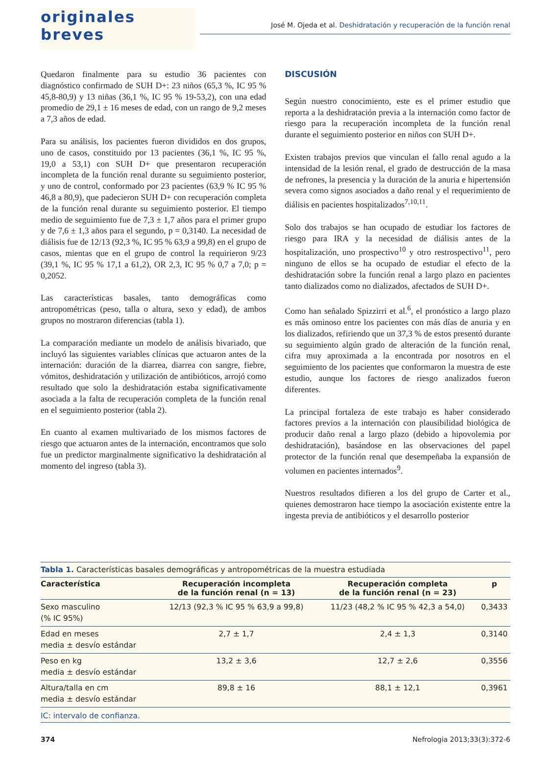originales breves
José M. Ojeda et al. Deshidratación y recuperación de la función renal
Quedaron finalmente para su estudio 36 pacientes con diagnóstico confirmado de SUH D+: 23 niños (65,3 %, IC 95 % 45,8-80,9) y 13 niñas (36,1 %, IC 95 % 19-53,2), con una edad promedio de 29,1 ± 16 meses de edad, con un rango de 9,2 meses a 7,3 años de edad.
Para su análisis, los pacientes fueron divididos en dos grupos, uno de casos, constituido por 13 pacientes (36,1 %, IC 95 %, 19,0 a 53,1) con SUH D+ que presentaron recuperación incompleta de la función renal durante su seguimiento posterior, y uno de control, conformado por 23 pacientes (63,9 % IC 95 % 46,8 a 80,9), que padecieron SUH D+ con recuperación completa de la función renal durante su seguimiento posterior. El tiempo medio de seguimiento fue de 7,3 ± 1,7 años para el primer grupo y de 7,6 ± 1,3 años para el segundo, p = 0,3140. La necesidad de diálisis fue de 12/13 (92,3 %, IC 95 % 63,9 a 99,8) en el grupo de casos, mientas que en el grupo de control la requirieron 9/23 (39,1 %, IC 95 % 17,1 a 61,2), OR 2,3, IC 95 % 0,7 a 7,0; p = 0,2052.
Las características basales, tanto demográficas como antropométricas (peso, talla o altura, sexo y edad), de ambos grupos no mostraron diferencias (tabla 1).
La comparación mediante un modelo de análisis bivariado, que incluyó las siguientes variables clínicas que actuaron antes de la internación: duración de la diarrea, diarrea con sangre, fiebre, vómitos, deshidratación y utilización de antibióticos, arrojó como resultado que solo la deshidratación estaba significativamente asociada a la falta de recuperación completa de la función renal en el seguimiento posterior (tabla 2).
En cuanto al examen multivariado de los mismos factores de riesgo que actuaron antes de la internación, encontramos que solo fue un predictor marginalmente significativo la deshidratación al momento del ingreso (tabla 3).
DISCUSIÓN
Según nuestro conocimiento, este es el primer estudio que reporta a la deshidratación previa a la internación como factor de riesgo para la recuperación incompleta de la función renal durante el seguimiento posterior en niños con SUH D+.
Existen trabajos previos que vinculan el fallo renal agudo a la intensidad de la lesión renal, el grado de destrucción de la masa de nefrones, la presencia y la duración de la anuria e hipertensión severa como signos asociados a daño renal y el requerimiento de diálisis en pacientes hospitalizados<sup>7,10,11</sup>.
Solo dos trabajos se han ocupado de estudiar los factores de riesgo para IRA y la necesidad de diálisis antes de la hospitalización, uno prospectivo<sup>10</sup> y otro restrospectivo<sup>11</sup>, pero ninguno de ellos se ha ocupado de estudiar el efecto de la deshidratación sobre la función renal a largo plazo en pacientes tanto dializados como no dializados, afectados de SUH D+.
Como han señalado Spizzirri et al.<sup>6</sup>, el pronóstico a largo plazo es más ominoso entre los pacientes con más días de anuria y en los dializados, refiriendo que un 37,3 % de estos presentó durante su seguimiento algún grado de alteración de la función renal, cifra muy aproximada a la encontrada por nosotros en el seguimiento de los pacientes que conformaron la muestra de este estudio, aunque los factores de riesgo analizados fueron diferentes.
La principal fortaleza de este trabajo es haber considerado factores previos a la internación con plausibilidad biológica de producir daño renal a largo plazo (debido a hipovolemia por deshidratación), basándose en las observaciones del papel protector de la función renal que desempeñaba la expansión de volumen en pacientes internados<sup>9</sup>.
Nuestros resultados difieren a los del grupo de Carter et al., quienes demostraron hace tiempo la asociación existente entre la ingesta previa de antibióticos y el desarrollo posterior
Tabla 1. Características basales demográficas y antropométricas de la muestra estudiada
| Característica | Recuperación incompleta de la función renal (n = 13) | Recuperación completa de la función renal (n = 23) | p |
| --- | --- | --- | --- |
| Sexo masculino (% IC 95%) | 12/13 (92,3 % IC 95 % 63,9 a 99,8) | 11/23 (48,2 % IC 95 % 42,3 a 54,0) | 0,3433 |
| Edad en meses media ± desvío estándar | 2,7 ± 1,7 | 2,4 ± 1,3 | 0,3140 |
| Peso en kg media ± desvío estándar | 13,2 ± 3,6 | 12,7 ± 2,6 | 0,3556 |
| Altura/talla en cm media ± desvío estándar | 89,8 ± 16 | 88,1 ± 12,1 | 0,3961 |
IC: intervalo de confianza.
374 Nefrologia 2013;33(3):372-6